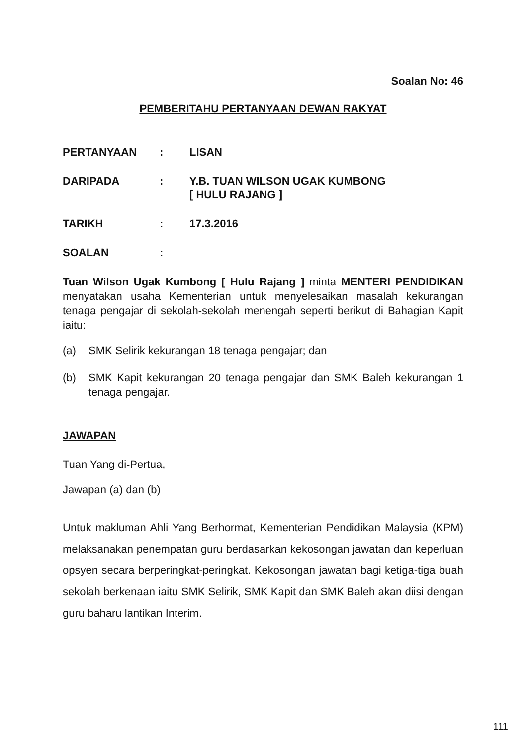Soalan No: 46
PEMBERITAHU PERTANYAAN DEWAN RAKYAT
PERTANYAAN: LISAN
DARIPADA: Y.B. TUAN WILSON UGAK KUMBONG
[ HULU RAJANG ]
TARIKH: 17.3.2016
SOALAN:
Tuan Wilson Ugak Kumbong [ Hulu Rajang ] minta MENTERI PENDIDIKAN menyatakan usaha Kementerian untuk menyelesaikan masalah kekurangan tenaga pengajar di sekolah-sekolah menengah seperti berikut di Bahagian Kapit iaitu:
(a) SMK Selirik kekurangan 18 tenaga pengajar; dan
(b) SMK Kapit kekurangan 20 tenaga pengajar dan SMK Baleh kekurangan 1 tenaga pengajar.
JAWAPAN
Tuan Yang di-Pertua,
Jawapan (a) dan (b)
Untuk makluman Ahli Yang Berhormat, Kementerian Pendidikan Malaysia (KPM) melaksanakan penempatan guru berdasarkan kekosongan jawatan dan keperluan opsyen secara berperingkat-peringkat. Kekosongan jawatan bagi ketiga-tiga buah sekolah berkenaan iaitu SMK Selirik, SMK Kapit dan SMK Baleh akan diisi dengan guru baharu lantikan Interim.
111